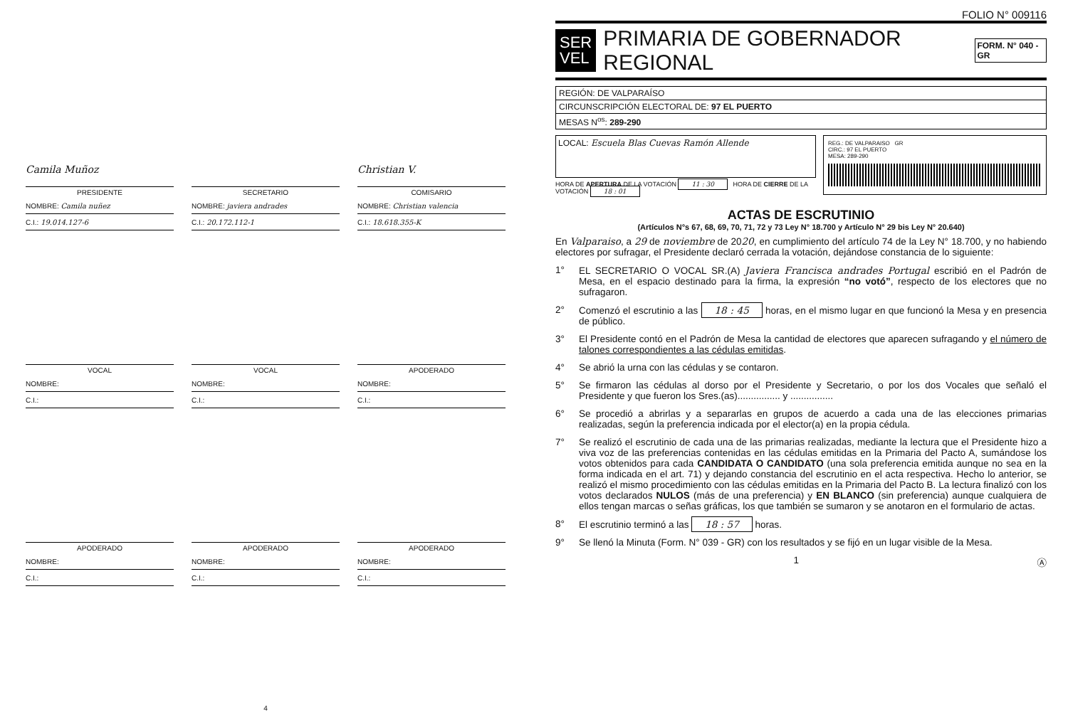Camila Muñoz
PRESIDENTE
NOMBRE: Camila nuñez
C.I.: 19.014.127-6
SECRETARIO
NOMBRE: javiera andrades
C.I.: 20.172.112-1
Christian V.
COMISARIO
NOMBRE: Christian valencia
C.I.: 18.618.355-K
VOCAL
NOMBRE:
C.I.:
VOCAL
NOMBRE:
C.I.:
APODERADO
NOMBRE:
C.I.:
APODERADO
NOMBRE:
C.I.:
APODERADO
NOMBRE:
C.I.:
APODERADO
NOMBRE:
C.I.:
4
FOLIO N° 009116
SER
VEL PRIMARIA DE GOBERNADOR REGIONAL FORM. N° 040 - GR
REGIÓN: DE VALPARAÍSO
CIRCUNSCRIPCIÓN ELECTORAL DE: 97 EL PUERTO
MESAS N<sup>os</sup>: 289-290
LOCAL: Escuela Blas Cuevas Ramón Allende
HORA DE APERTURA DE LA VOTACIÓN 11 : 30 HORA DE CIERRE DE LA VOTACIÓN 18 : 01
REG.: DE VALPARAISO GR
CIRC.: 97 EL PUERTO
MESA: 289-290
ACTAS DE ESCRUTINIO
(Artículos N°s 67, 68, 69, 70, 71, 72 y 73 Ley N° 18.700 y Artículo N° 29 bis Ley N° 20.640)
En Valparaiso, a 29 de noviembre de 2020, en cumplimiento del artículo 74 de la Ley N° 18.700, y no habiendo electores por sufragar, el Presidente declaró cerrada la votación, dejándose constancia de lo siguiente:
1° EL SECRETARIO O VOCAL SR.(A) Javiera Francisca andrades Portugal escribió en el Padrón de Mesa, en el espacio destinado para la firma, la expresión “no votó”, respecto de los electores que no sufragaron.
2° Comenzó el escrutinio a las 18 : 45 horas, en el mismo lugar en que funcionó la Mesa y en presencia de público.
3° El Presidente contó en el Padrón de Mesa la cantidad de electores que aparecen sufragando y el número de talones correspondientes a las cédulas emitidas.
4° Se abrió la urna con las cédulas y se contaron.
5° Se firmaron las cédulas al dorso por el Presidente y Secretario, o por los dos Vocales que señaló el Presidente y que fueron los Sres.(as)................ y ................
6° Se procedió a abrirlas y a separarlas en grupos de acuerdo a cada una de las elecciones primarias realizadas, según la preferencia indicada por el elector(a) en la propia cédula.
7° Se realizó el escrutinio de cada una de las primarias realizadas, mediante la lectura que el Presidente hizo a viva voz de las preferencias contenidas en las cédulas emitidas en la Primaria del Pacto A, sumándose los votos obtenidos para cada CANDIDATA O CANDIDATO (una sola preferencia emitida aunque no sea en la forma indicada en el art. 71) y dejando constancia del escrutinio en el acta respectiva. Hecho lo anterior, se realizó el mismo procedimiento con las cédulas emitidas en la Primaria del Pacto B. La lectura finalizó con los votos declarados NULOS (más de una preferencia) y EN BLANCO (sin preferencia) aunque cualquiera de ellos tengan marcas o señas gráficas, los que también se sumaron y se anotaron en el formulario de actas.
8° El escrutinio terminó a las 18 : 57 horas.
9° Se llenó la Minuta (Form. N° 039 - GR) con los resultados y se fijó en un lugar visible de la Mesa.
1 Ⓐ